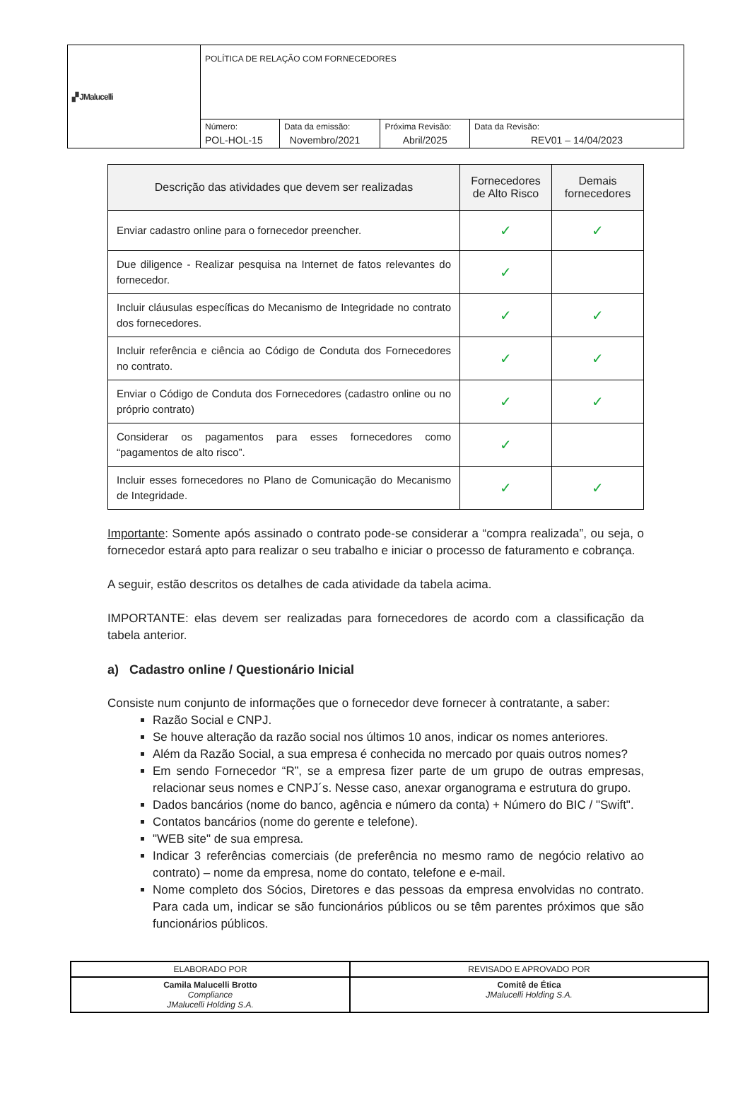| ▞ JMalucelli | POLÍTICA DE RELAÇÃO COM FORNECEDORES | | | |
| | Número: POL-HOL-15 | Data da emissão: Novembro/2021 | Próxima Revisão: Abril/2025 | Data da Revisão: REV01 – 14/04/2023 |
| Descrição das atividades que devem ser realizadas | Fornecedores de Alto Risco | Demais fornecedores |
| --- | --- | --- |
| Enviar cadastro online para o fornecedor preencher. | ✓ | ✓ |
| Due diligence - Realizar pesquisa na Internet de fatos relevantes do fornecedor. | ✓ | |
| Incluir cláusulas específicas do Mecanismo de Integridade no contrato dos fornecedores. | ✓ | ✓ |
| Incluir referência e ciência ao Código de Conduta dos Fornecedores no contrato. | ✓ | ✓ |
| Enviar o Código de Conduta dos Fornecedores (cadastro online ou no próprio contrato) | ✓ | ✓ |
| Considerar os pagamentos para esses fornecedores como “pagamentos de alto risco”. | ✓ | |
| Incluir esses fornecedores no Plano de Comunicação do Mecanismo de Integridade. | ✓ | ✓ |
Importante: Somente após assinado o contrato pode-se considerar a “compra realizada”, ou seja, o fornecedor estará apto para realizar o seu trabalho e iniciar o processo de faturamento e cobrança.
A seguir, estão descritos os detalhes de cada atividade da tabela acima.
IMPORTANTE: elas devem ser realizadas para fornecedores de acordo com a classificação da tabela anterior.
a) Cadastro online / Questionário Inicial
Consiste num conjunto de informações que o fornecedor deve fornecer à contratante, a saber:
Razão Social e CNPJ.
Se houve alteração da razão social nos últimos 10 anos, indicar os nomes anteriores.
Além da Razão Social, a sua empresa é conhecida no mercado por quais outros nomes?
Em sendo Fornecedor “R”, se a empresa fizer parte de um grupo de outras empresas, relacionar seus nomes e CNPJ´s. Nesse caso, anexar organograma e estrutura do grupo.
Dados bancários (nome do banco, agência e número da conta) + Número do BIC / "Swift".
Contatos bancários (nome do gerente e telefone).
"WEB site" de sua empresa.
Indicar 3 referências comerciais (de preferência no mesmo ramo de negócio relativo ao contrato) – nome da empresa, nome do contato, telefone e e-mail.
Nome completo dos Sócios, Diretores e das pessoas da empresa envolvidas no contrato. Para cada um, indicar se são funcionários públicos ou se têm parentes próximos que são funcionários públicos.
| ELABORADO POR | REVISADO E APROVADO POR |
| Camila Malucelli Brotto Compliance JMalucelli Holding S.A. | Comitê de Ética JMalucelli Holding S.A. |